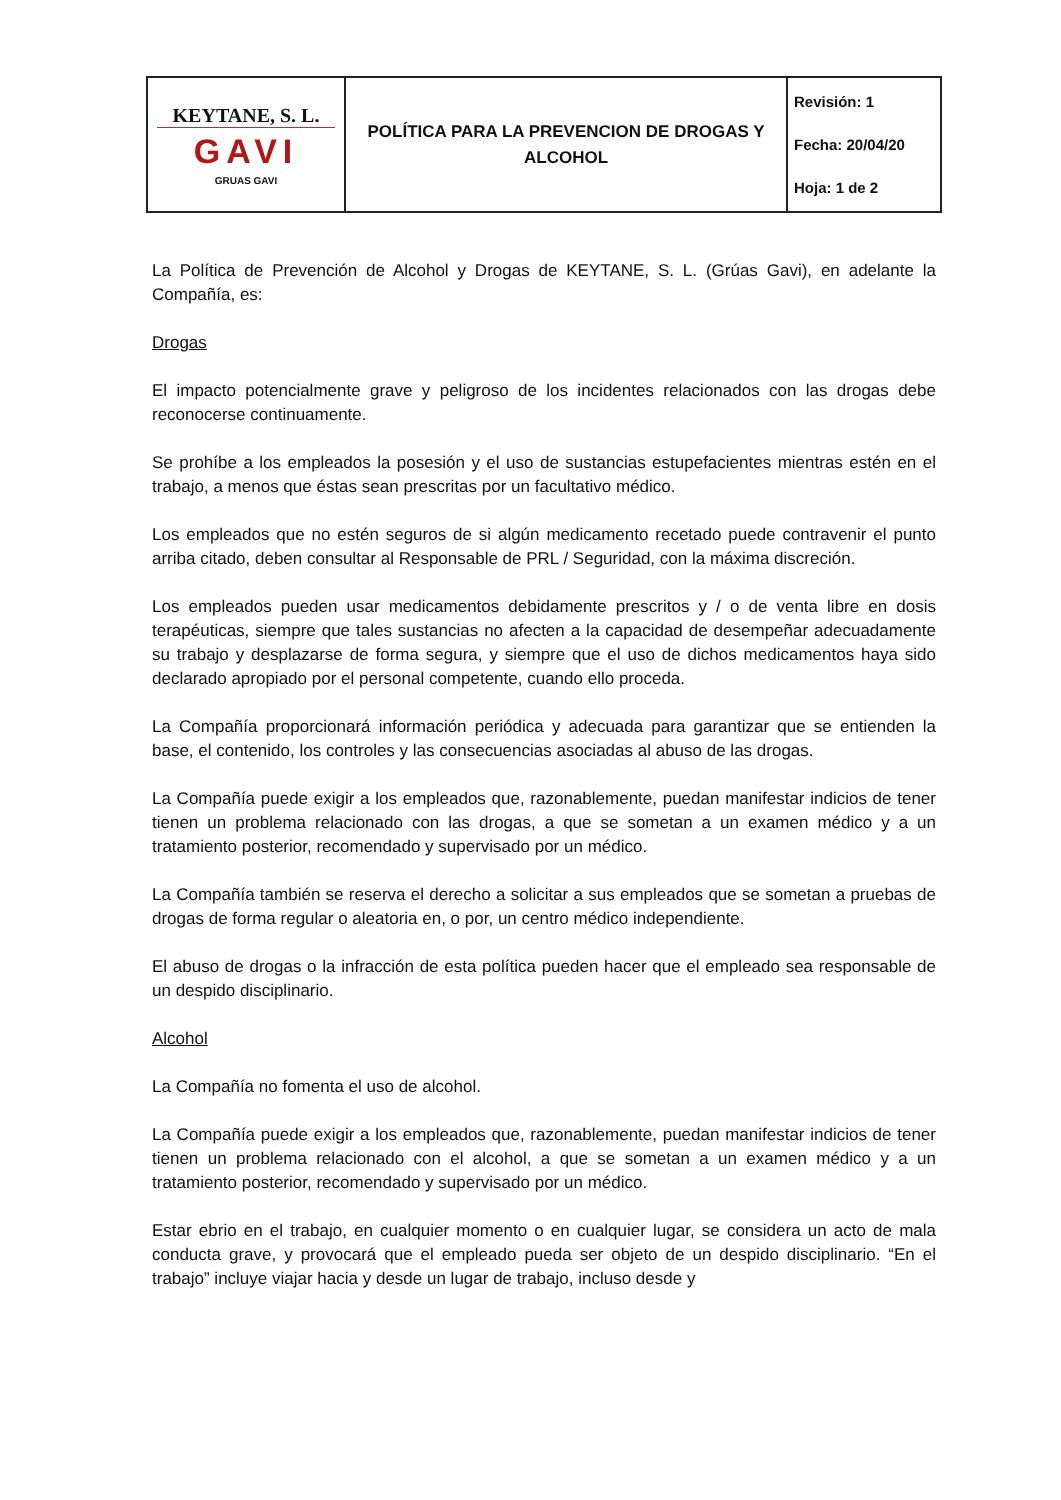| KEYTANE, S. L. GAVI GRUAS GAVI | POLÍTICA PARA LA PREVENCION DE DROGAS Y ALCOHOL | Revisión: 1 Fecha: 20/04/20 Hoja: 1 de 2 |
La Política de Prevención de Alcohol y Drogas de KEYTANE, S. L. (Grúas Gavi), en adelante la Compañía, es:
Drogas
El impacto potencialmente grave y peligroso de los incidentes relacionados con las drogas debe reconocerse continuamente.
Se prohíbe a los empleados la posesión y el uso de sustancias estupefacientes mientras estén en el trabajo, a menos que éstas sean prescritas por un facultativo médico.
Los empleados que no estén seguros de si algún medicamento recetado puede contravenir el punto arriba citado, deben consultar al Responsable de PRL / Seguridad, con la máxima discreción.
Los empleados pueden usar medicamentos debidamente prescritos y / o de venta libre en dosis terapéuticas, siempre que tales sustancias no afecten a la capacidad de desempeñar adecuadamente su trabajo y desplazarse de forma segura, y siempre que el uso de dichos medicamentos haya sido declarado apropiado por el personal competente, cuando ello proceda.
La Compañía proporcionará información periódica y adecuada para garantizar que se entienden la base, el contenido, los controles y las consecuencias asociadas al abuso de las drogas.
La Compañía puede exigir a los empleados que, razonablemente, puedan manifestar indicios de tener tienen un problema relacionado con las drogas, a que se sometan a un examen médico y a un tratamiento posterior, recomendado y supervisado por un médico.
La Compañía también se reserva el derecho a solicitar a sus empleados que se sometan a pruebas de drogas de forma regular o aleatoria en, o por, un centro médico independiente.
El abuso de drogas o la infracción de esta política pueden hacer que el empleado sea responsable de un despido disciplinario.
Alcohol
La Compañía no fomenta el uso de alcohol.
La Compañía puede exigir a los empleados que, razonablemente, puedan manifestar indicios de tener tienen un problema relacionado con el alcohol, a que se sometan a un examen médico y a un tratamiento posterior, recomendado y supervisado por un médico.
Estar ebrio en el trabajo, en cualquier momento o en cualquier lugar, se considera un acto de mala conducta grave, y provocará que el empleado pueda ser objeto de un despido disciplinario. “En el trabajo” incluye viajar hacia y desde un lugar de trabajo, incluso desde y